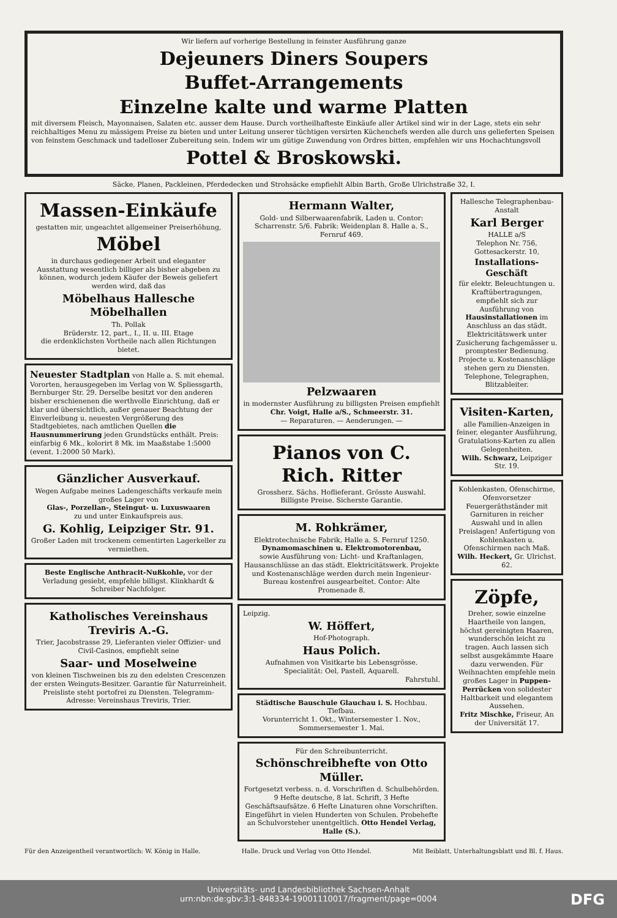Wir liefern auf vorherige Bestellung in feinster Ausführung ganze
Dejeuners Diners Soupers
Buffet-Arrangements
Einzelne kalte und warme Platten
mit diversem Fleisch, Mayonnaisen, Salaten etc. ausser dem Hause. Durch vortheilhafteste Einkäufe aller Artikel sind wir in der Lage, stets ein sehr reichhaltiges Menu zu mässigem Preise zu bieten und unter Leitung unserer tüchtigen versirten Küchenchefs werden alle durch uns gelieferten Speisen von feinstem Geschmack und tadelloser Zubereitung sein. Indem wir um gütige Zuwendung von Ordres bitten, empfehlen wir uns Hochachtungsvoll
Pottel & Broskowski.
Säcke, Planen, Packleinen, Pferdedecken und Strohsäcke empfiehlt Albin Barth, Große Ulrichstraße 32, I.
Massen-Einkäufe
gestatten mir, ungeachtet allgemeiner Preiserhöhung,
Möbel
in durchaus gediegener Arbeit und eleganter Ausstattung wesentlich billiger als bisher abgeben zu können, wodurch jedem Käufer der Beweis geliefert werden wird, daß das
Möbelhaus Hallesche Möbelhallen
Th. Pollak
Brüderstr. 12, part., I., II. u. III. Etage
die erdenklichsten Vortheile nach allen Richtungen bietet.
Neuester Stadtplan von Halle a. S. mit ehemal. Vororten, herausgegeben im Verlag von W. Spliessgarth, Bernburger Str. 29. Derselbe besitzt vor den anderen bisher erschienenen die werthvolle Einrichtung, daß er klar und übersichtlich, außer genauer Beachtung der Einverleibung u. neuesten Vergrößerung des Stadtgebietes, nach amtlichen Quellen die Hausnummerirung jeden Grundstücks enthält. Preis: einfarbig 6 Mk., kolorirt 8 Mk. im Maaßstabe 1:5000 (event. 1:2000 50 Mark).
Gänzlicher Ausverkauf.
Wegen Aufgabe meines Ladengeschäfts verkaufe mein großes Lager von
Glas-, Porzellan-, Steingut- u. Luxuswaaren
zu und unter Einkaufspreis aus.
G. Kohlig, Leipziger Str. 91.
Großer Laden mit trockenem cementirten Lagerkeller zu vermiethen.
Beste Englische Anthracit-Nußkohle, vor der Verladung gesiebt, empfehle billigst. Klinkhardt & Schreiber Nachfolger.
Katholisches Vereinshaus Treviris A.-G.
Trier, Jacobstrasse 29, Lieferanten vieler Offizier- und Civil-Casinos, empfiehlt seine
Saar- und Moselweine
von kleinen Tischweinen bis zu den edelsten Crescenzen der ersten Weinguts-Besitzer. Garantie für Naturreinheit. Preisliste steht portofrei zu Diensten. Telegramm-Adresse: Vereinshaus Treviris, Trier.
Hermann Walter,
Gold- und Silberwaarenfabrik, Laden u. Contor: Scharrenstr. 5/6. Fabrik: Weidenplan 8. Halle a. S., Fernruf 469.
Pelzwaaren
in modernster Ausführung zu billigsten Preisen empfiehlt
Chr. Voigt, Halle a/S., Schmeerstr. 31.
— Reparaturen. — Aenderungen. —
Pianos von C. Rich. Ritter
Grossherz. Sächs. Hoflieferant. Grösste Auswahl. Billigste Preise. Sicherste Garantie.
M. Rohkrämer,
Elektrotechnische Fabrik, Halle a. S. Fernruf 1250.
Dynamomaschinen u. Elektromotorenbau,
sowie Ausführung von: Licht- und Kraftanlagen, Hausanschlüsse an das städt. Elektricitätswerk. Projekte und Kostenanschläge werden durch mein Ingenieur-Bureau kostenfrei ausgearbeitet. Contor: Alte Promenade 8.
Leipzig.
W. Höffert,
Hof-Photograph.
Haus Polich.
Aufnahmen von Visitkarte bis Lebensgrösse.
Specialität: Oel, Pastell, Aquarell.
Fahrstuhl.
Städtische Bauschule Glauchau i. S. Hochbau. Tiefbau.
Vorunterricht 1. Okt., Wintersemester 1. Nov., Sommersemester 1. Mai.
Für den Schreibunterricht.
Schönschreibhefte von Otto Müller.
Fortgesetzt verbess. n. d. Vorschriften d. Schulbehörden. 9 Hefte deutsche, 8 lat. Schrift, 3 Hefte Geschäftsaufsätze. 6 Hefte Linaturen ohne Vorschriften. Eingeführt in vielen Hunderten von Schulen. Probehefte an Schulvorsteher unentgeltlich. Otto Hendel Verlag, Halle (S.).
Hallesche Telegraphenbau-Anstalt
Karl Berger
HALLE a/S
Telephon Nr. 756, Gottesackerstr. 10,
Installations-Geschäft
für elektr. Beleuchtungen u. Kraftübertragungen, empfiehlt sich zur Ausführung von Hausinstallationen im Anschluss an das städt. Elektricitätswerk unter Zusicherung fachgemässer u. promptester Bedienung. Projecte u. Kostenanschläge stehen gern zu Diensten. Telephone, Telegraphen, Blitzableiter.
Visiten-Karten,
alle Familien-Anzeigen in feiner, eleganter Ausführung, Gratulations-Karten zu allen Gelegenheiten.
Wilh. Schwarz, Leipziger Str. 19.
Kohlenkasten, Ofenschirme, Ofenvorsetzer Feuergeräthständer mit Garnituren in reicher Auswahl und in allen Preislagen! Anfertigung von Kohlenkasten u. Ofenschirmen nach Maß.
Wilh. Heckert, Gr. Ulrichst. 62.
Zöpfe,
Dreher, sowie einzelne Haartheile von langen, höchst gereinigten Haaren, wunderschön leicht zu tragen. Auch lassen sich selbst ausgekämmte Haare dazu verwenden. Für Weihnachten empfehle mein großes Lager in Puppen-Perrücken von solidester Haltbarkeit und elegantem Aussehen.
Fritz Mischke, Friseur, An der Universität 17.
Für den Anzeigentheil verantwortlich: W. König in Halle. Halle. Druck und Verlag von Otto Hendel. Mit Beiblatt, Unterhaltungsblatt und Bl. f. Haus.
Universitäts- und Landesbibliothek Sachsen-Anhalt
urn:nbn:de:gbv:3:1-848334-19001110017/fragment/page=0004
DFG